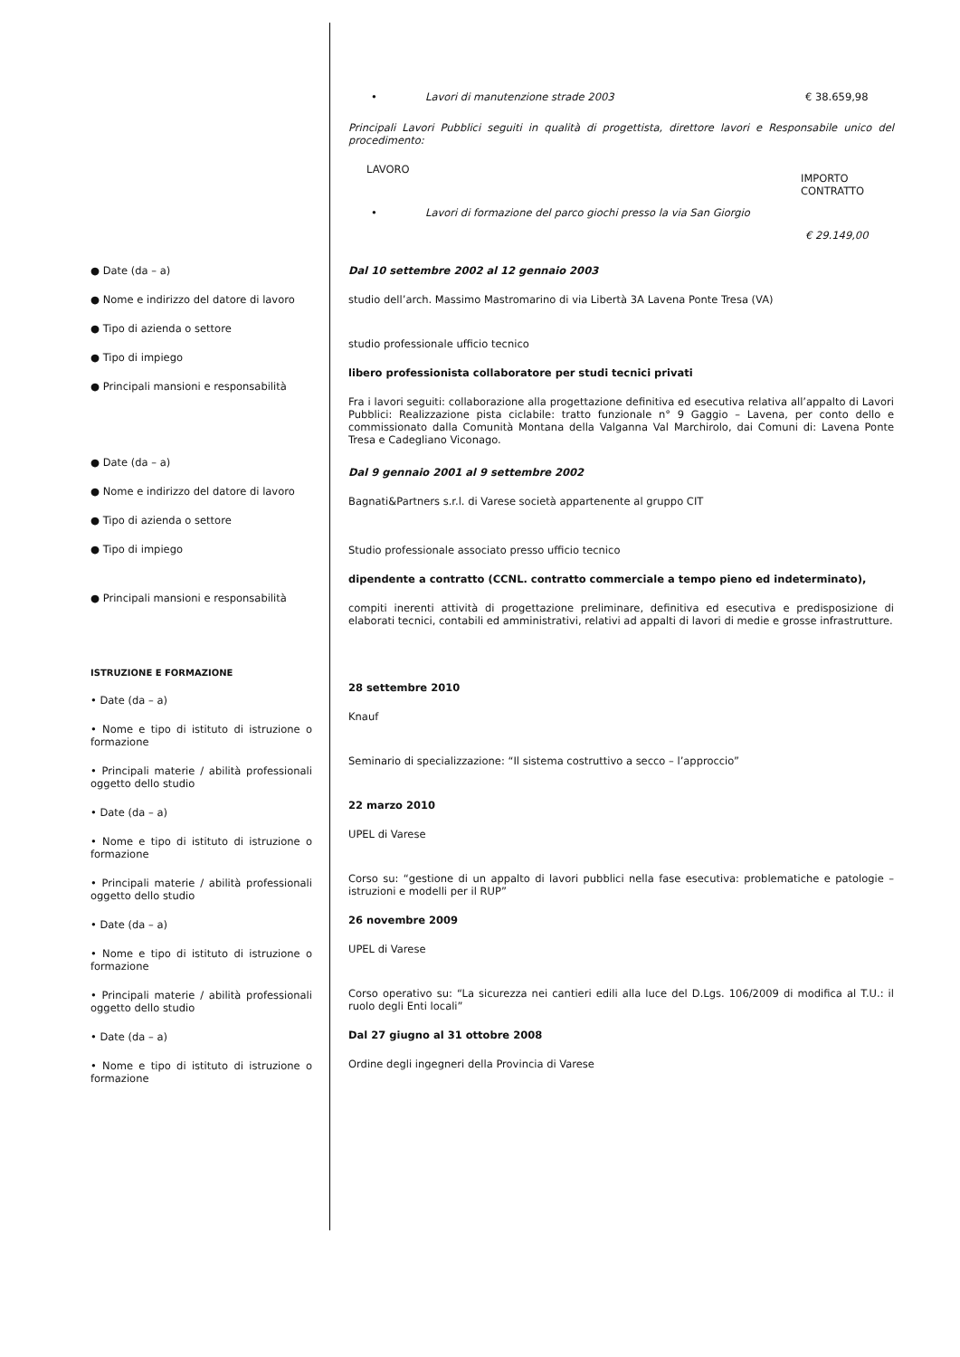• Lavori di manutenzione strade 2003 € 38.659,98
Principali Lavori Pubblici seguiti in qualità di progettista, direttore lavori e Responsabile unico del procedimento:
LAVORO IMPORTO
CONTRATTO
• Lavori di formazione del parco giochi presso la via San Giorgio € 29.149,00
● Date (da – a)
● Nome e indirizzo del datore di lavoro
● Tipo di azienda o settore
● Tipo di impiego
● Principali mansioni e responsabilità
● Date (da – a)
● Nome e indirizzo del datore di lavoro
● Tipo di azienda o settore
● Tipo di impiego
● Principali mansioni e responsabilità
ISTRUZIONE E FORMAZIONE
• Date (da – a)
• Nome e tipo di istituto di istruzione o formazione
• Principali materie / abilità professionali oggetto dello studio
• Date (da – a)
• Nome e tipo di istituto di istruzione o formazione
• Principali materie / abilità professionali oggetto dello studio
• Date (da – a)
• Nome e tipo di istituto di istruzione o formazione
• Principali materie / abilità professionali oggetto dello studio
• Date (da – a)
• Nome e tipo di istituto di istruzione o formazione
Dal 10 settembre 2002 al 12 gennaio 2003
studio dell’arch. Massimo Mastromarino di via Libertà 3A Lavena Ponte Tresa (VA)
studio professionale ufficio tecnico
libero professionista collaboratore per studi tecnici privati
Fra i lavori seguiti: collaborazione alla progettazione definitiva ed esecutiva relativa all’appalto di Lavori Pubblici: Realizzazione pista ciclabile: tratto funzionale n° 9 Gaggio – Lavena, per conto dello e commissionato dalla Comunità Montana della Valganna Val Marchirolo, dai Comuni di: Lavena Ponte Tresa e Cadegliano Viconago.
Dal 9 gennaio 2001 al 9 settembre 2002
Bagnati&Partners s.r.l. di Varese società appartenente al gruppo CIT
Studio professionale associato presso ufficio tecnico
dipendente a contratto (CCNL. contratto commerciale a tempo pieno ed indeterminato),
compiti inerenti attività di progettazione preliminare, definitiva ed esecutiva e predisposizione di elaborati tecnici, contabili ed amministrativi, relativi ad appalti di lavori di medie e grosse infrastrutture.
28 settembre 2010
Knauf
Seminario di specializzazione: “Il sistema costruttivo a secco – l’approccio”
22 marzo 2010
UPEL di Varese
Corso su: “gestione di un appalto di lavori pubblici nella fase esecutiva: problematiche e patologie – istruzioni e modelli per il RUP”
26 novembre 2009
UPEL di Varese
Corso operativo su: “La sicurezza nei cantieri edili alla luce del D.Lgs. 106/2009 di modifica al T.U.: il ruolo degli Enti locali”
Dal 27 giugno al 31 ottobre 2008
Ordine degli ingegneri della Provincia di Varese